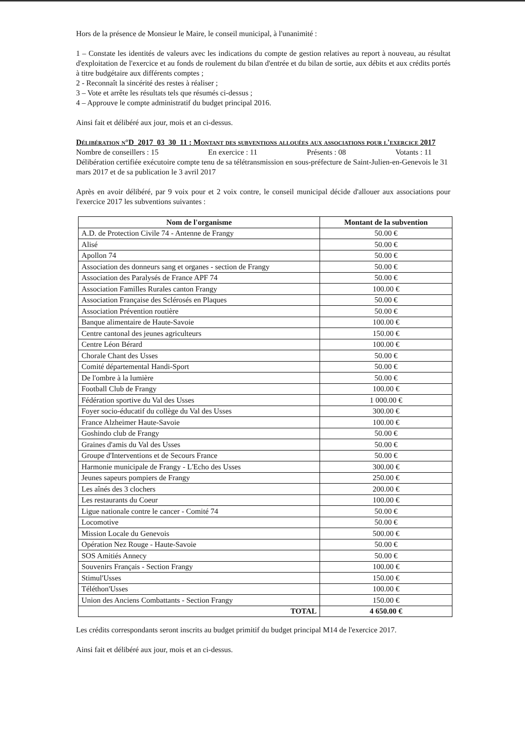Hors de la présence de Monsieur le Maire, le conseil municipal, à l'unanimité :
1 – Constate les identités de valeurs avec les indications du compte de gestion relatives au report à nouveau, au résultat d'exploitation de l'exercice et au fonds de roulement du bilan d'entrée et du bilan de sortie, aux débits et aux crédits portés à titre budgétaire aux différents comptes ;
2 - Reconnaît la sincérité des restes à réaliser ;
3 – Vote et arrête les résultats tels que résumés ci-dessus ;
4 – Approuve le compte administratif du budget principal 2016.
Ainsi fait et délibéré aux jour, mois et an ci-dessus.
Délibération n°D_2017_03_30_11 : Montant des subventions allouées aux associations pour l'exercice 2017
Nombre de conseillers : 15 En exercice : 11 Présents : 08 Votants : 11
Délibération certifiée exécutoire compte tenu de sa télétransmission en sous-préfecture de Saint-Julien-en-Genevois le 31 mars 2017 et de sa publication le 3 avril 2017
Après en avoir délibéré, par 9 voix pour et 2 voix contre, le conseil municipal décide d'allouer aux associations pour l'exercice 2017 les subventions suivantes :
| Nom de l'organisme | Montant de la subvention |
| --- | --- |
| A.D. de Protection Civile 74 - Antenne de Frangy | 50.00 € |
| Alisé | 50.00 € |
| Apollon 74 | 50.00 € |
| Association des donneurs sang et organes - section de Frangy | 50.00 € |
| Association des Paralysés de France APF 74 | 50.00 € |
| Association Familles Rurales canton Frangy | 100.00 € |
| Association Française des Sclérosés en Plaques | 50.00 € |
| Association Prévention routière | 50.00 € |
| Banque alimentaire de Haute-Savoie | 100.00 € |
| Centre cantonal des jeunes agriculteurs | 150.00 € |
| Centre Léon Bérard | 100.00 € |
| Chorale Chant des Usses | 50.00 € |
| Comité départemental Handi-Sport | 50.00 € |
| De l'ombre à la lumière | 50.00 € |
| Football Club de Frangy | 100.00 € |
| Fédération sportive du Val des Usses | 1 000.00 € |
| Foyer socio-éducatif du collège du Val des Usses | 300.00 € |
| France Alzheimer Haute-Savoie | 100.00 € |
| Goshindo club de Frangy | 50.00 € |
| Graines d'amis du Val des Usses | 50.00 € |
| Groupe d'Interventions et de Secours France | 50.00 € |
| Harmonie municipale de Frangy - L'Echo des Usses | 300.00 € |
| Jeunes sapeurs pompiers de Frangy | 250.00 € |
| Les aînés des 3 clochers | 200.00 € |
| Les restaurants du Coeur | 100.00 € |
| Ligue nationale contre le cancer - Comité 74 | 50.00 € |
| Locomotive | 50.00 € |
| Mission Locale du Genevois | 500.00 € |
| Opération Nez Rouge - Haute-Savoie | 50.00 € |
| SOS Amitiés Annecy | 50.00 € |
| Souvenirs Français - Section Frangy | 100.00 € |
| Stimul'Usses | 150.00 € |
| Téléthon'Usses | 100.00 € |
| Union des Anciens Combattants - Section Frangy | 150.00 € |
| TOTAL | 4 650.00 € |
Les crédits correspondants seront inscrits au budget primitif du budget principal M14 de l'exercice 2017.
Ainsi fait et délibéré aux jour, mois et an ci-dessus.